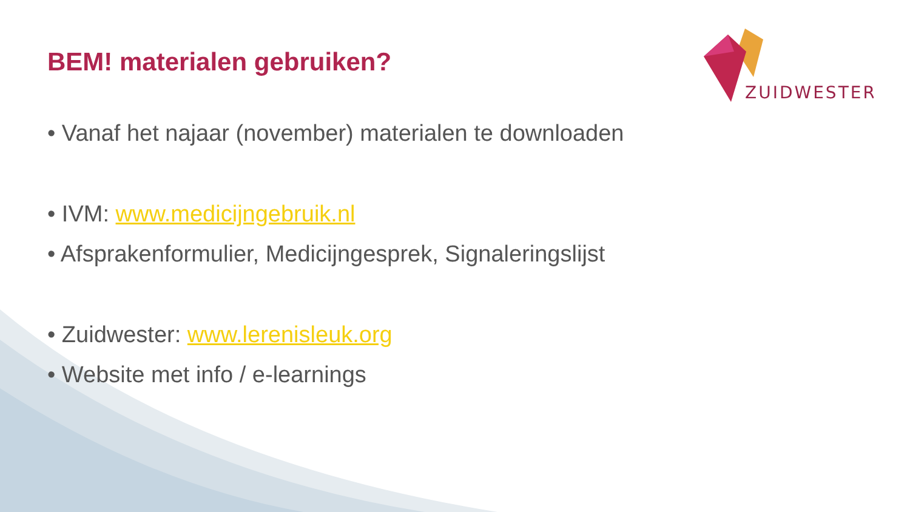ZUIDWESTER
BEM! materialen gebruiken?
• Vanaf het najaar (november) materialen te downloaden
• IVM: www.medicijngebruik.nl
• Afsprakenformulier, Medicijngesprek, Signaleringslijst
• Zuidwester: www.lerenisleuk.org
• Website met info / e-learnings